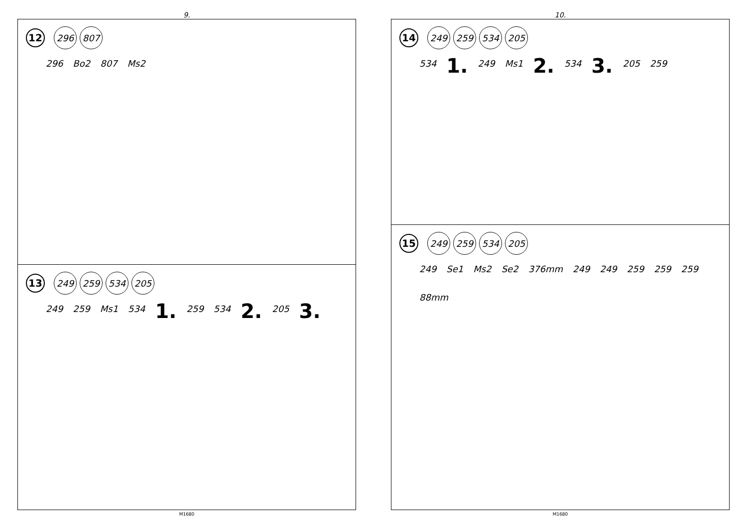9.
12 296 807
296 Bo2 807 Ms2
13 249 259 534 205
249 259 Ms1 534 1. 259 534 2. 205 3.
M1680
10.
14 249 259 534 205
534 1. 249 Ms1 2. 534 3. 205 259
15 249 259 534 205
249 Se1 Ms2 Se2 376mm 249 249 259 259 259 88mm
M1680